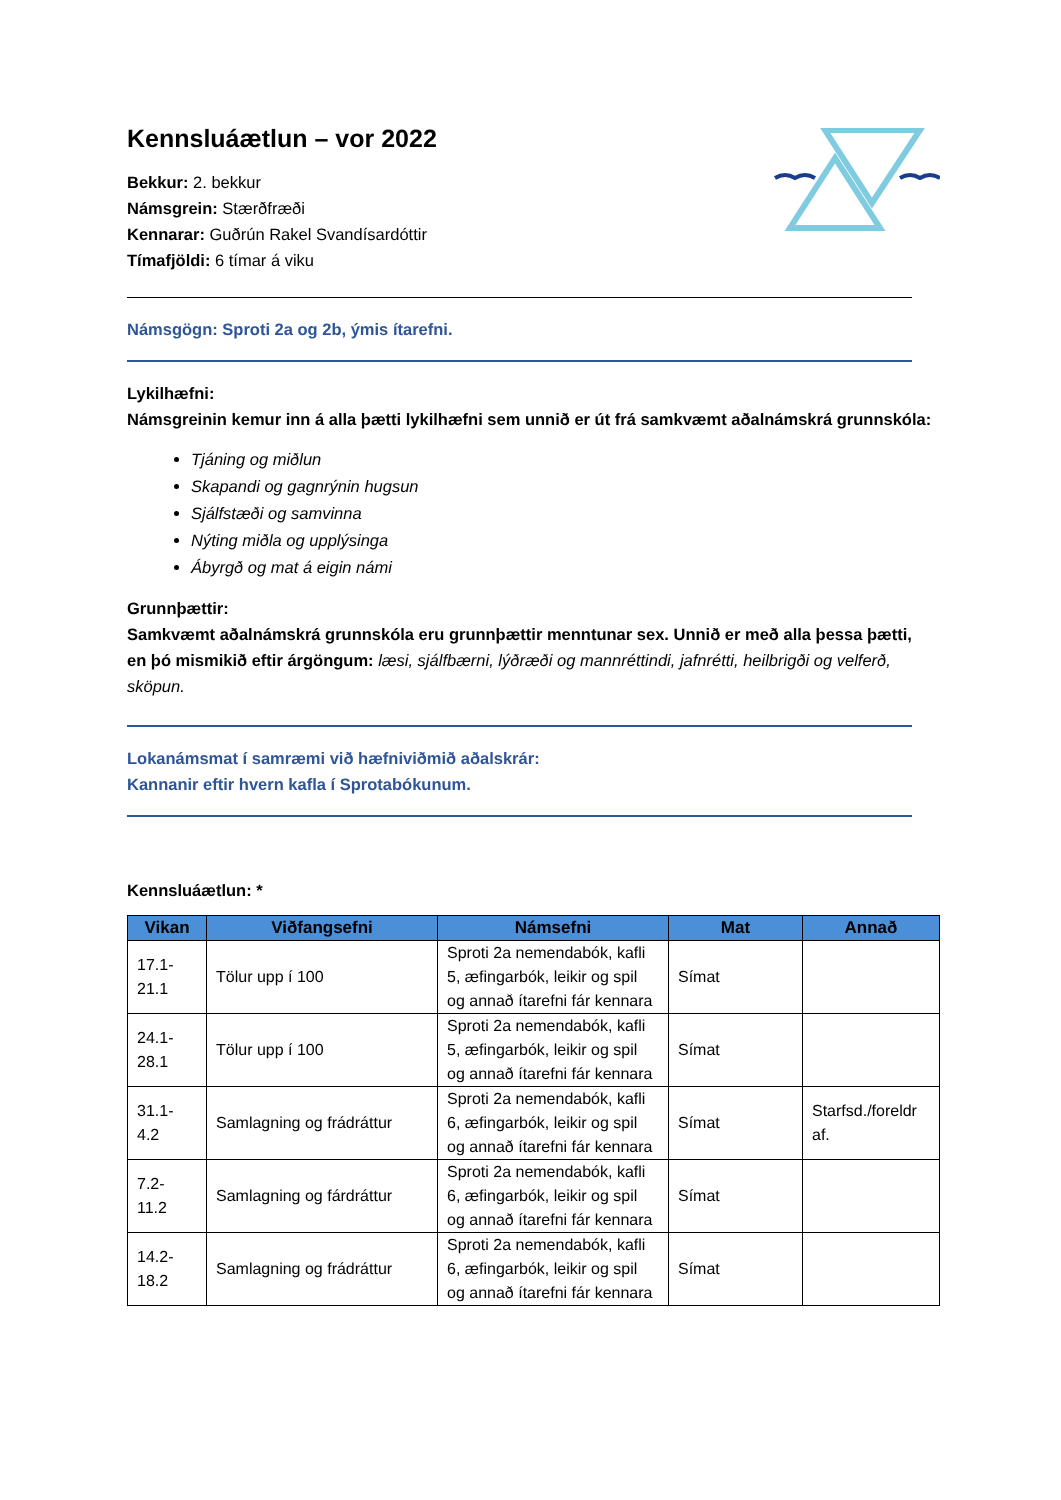Kennsluáætlun – vor 2022
Bekkur: 2. bekkur
Námsgrein: Stærðfræði
Kennarar: Guðrún Rakel Svandísardóttir
Tímafjöldi: 6 tímar á viku
Námsgögn: Sproti 2a og 2b, ýmis ítarefni.
Lykilhæfni:
Námsgreinin kemur inn á alla þætti lykilhæfni sem unnið er út frá samkvæmt aðalnámskrá grunnskóla:
Tjáning og miðlun
Skapandi og gagnrýnin hugsun
Sjálfstæði og samvinna
Nýting miðla og upplýsinga
Ábyrgð og mat á eigin námi
Grunnþættir:
Samkvæmt aðalnámskrá grunnskóla eru grunnþættir menntunar sex. Unnið er með alla þessa þætti, en þó mismikið eftir árgöngum: læsi, sjálfbærni, lýðræði og mannréttindi, jafnrétti, heilbrigði og velferð, sköpun.
Lokanámsmat í samræmi við hæfniviðmið aðalskrár:
Kannanir eftir hvern kafla í Sprotabókunum.
Kennsluáætlun: *
| Vikan | Viðfangsefni | Námsefni | Mat | Annað |
| --- | --- | --- | --- | --- |
| 17.1- 21.1 | Tölur upp í 100 | Sproti 2a nemendabók, kafli 5, æfingarbók, leikir og spil og annað ítarefni fár kennara | Símat | |
| 24.1- 28.1 | Tölur upp í 100 | Sproti 2a nemendabók, kafli 5, æfingarbók, leikir og spil og annað ítarefni fár kennara | Símat | |
| 31.1- 4.2 | Samlagning og frádráttur | Sproti 2a nemendabók, kafli 6, æfingarbók, leikir og spil og annað ítarefni fár kennara | Símat | Starfsd./foreldr af. |
| 7.2- 11.2 | Samlagning og fárdráttur | Sproti 2a nemendabók, kafli 6, æfingarbók, leikir og spil og annað ítarefni fár kennara | Símat | |
| 14.2- 18.2 | Samlagning og frádráttur | Sproti 2a nemendabók, kafli 6, æfingarbók, leikir og spil og annað ítarefni fár kennara | Símat | |